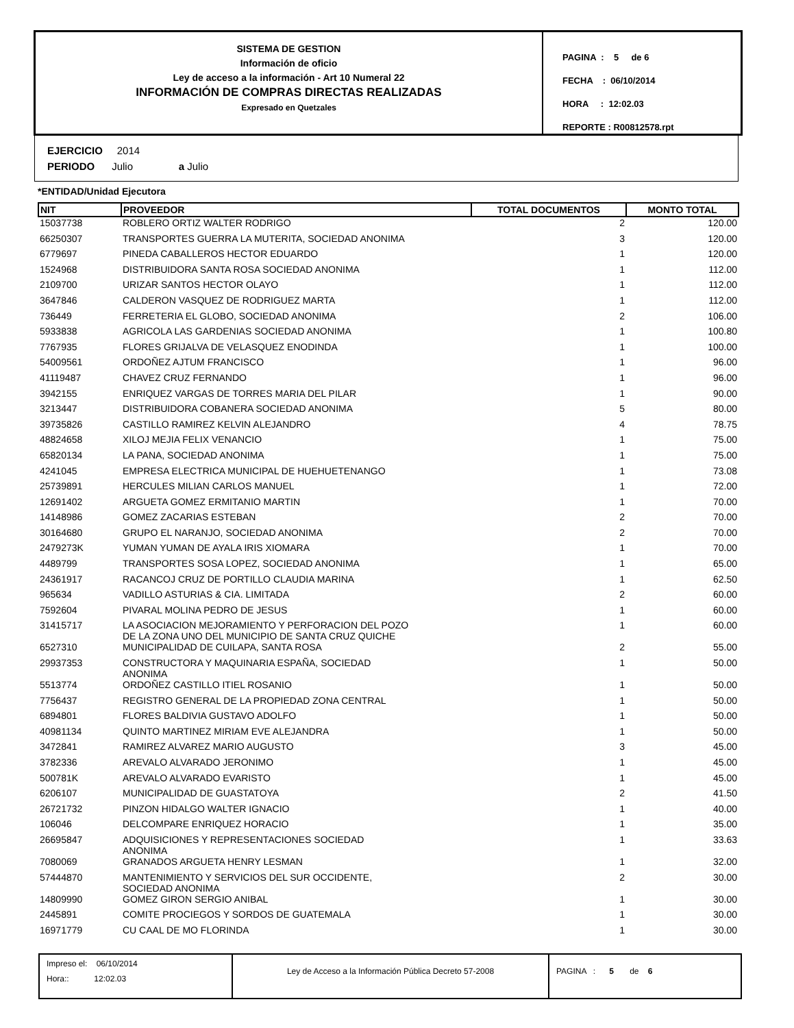SISTEMA DE GESTION
Información de oficio
Ley de acceso a la información - Art 10 Numeral 22
INFORMACIÓN DE COMPRAS DIRECTAS REALIZADAS
Expresado en Quetzales
PAGINA : 5 de 6
FECHA : 06/10/2014
HORA : 12:02.03
REPORTE : R00812578.rpt
EJERCICIO 2014
PERIODO Julio a Julio
*ENTIDAD/Unidad Ejecutora
| NIT | PROVEEDOR | TOTAL DOCUMENTOS | MONTO TOTAL |
| --- | --- | --- | --- |
| 15037738 | ROBLERO ORTIZ WALTER RODRIGO | 2 | 120.00 |
| 66250307 | TRANSPORTES GUERRA LA MUTERITA, SOCIEDAD ANONIMA | 3 | 120.00 |
| 6779697 | PINEDA CABALLEROS HECTOR EDUARDO | 1 | 120.00 |
| 1524968 | DISTRIBUIDORA SANTA ROSA SOCIEDAD ANONIMA | 1 | 112.00 |
| 2109700 | URIZAR SANTOS HECTOR OLAYO | 1 | 112.00 |
| 3647846 | CALDERON VASQUEZ DE RODRIGUEZ MARTA | 1 | 112.00 |
| 736449 | FERRETERIA EL GLOBO, SOCIEDAD ANONIMA | 2 | 106.00 |
| 5933838 | AGRICOLA LAS GARDENIAS SOCIEDAD ANONIMA | 1 | 100.80 |
| 7767935 | FLORES GRIJALVA DE VELASQUEZ ENODINDA | 1 | 100.00 |
| 54009561 | ORDOÑEZ AJTUM FRANCISCO | 1 | 96.00 |
| 41119487 | CHAVEZ CRUZ FERNANDO | 1 | 96.00 |
| 3942155 | ENRIQUEZ VARGAS DE TORRES MARIA DEL PILAR | 1 | 90.00 |
| 3213447 | DISTRIBUIDORA COBANERA SOCIEDAD ANONIMA | 5 | 80.00 |
| 39735826 | CASTILLO RAMIREZ KELVIN ALEJANDRO | 4 | 78.75 |
| 48824658 | XILOJ MEJIA FELIX VENANCIO | 1 | 75.00 |
| 65820134 | LA PANA, SOCIEDAD ANONIMA | 1 | 75.00 |
| 4241045 | EMPRESA ELECTRICA MUNICIPAL DE HUEHUETENANGO | 1 | 73.08 |
| 25739891 | HERCULES MILIAN CARLOS MANUEL | 1 | 72.00 |
| 12691402 | ARGUETA GOMEZ ERMITANIO MARTIN | 1 | 70.00 |
| 14148986 | GOMEZ ZACARIAS ESTEBAN | 2 | 70.00 |
| 30164680 | GRUPO EL NARANJO, SOCIEDAD ANONIMA | 2 | 70.00 |
| 2479273K | YUMAN YUMAN DE AYALA IRIS XIOMARA | 1 | 70.00 |
| 4489799 | TRANSPORTES SOSA LOPEZ, SOCIEDAD ANONIMA | 1 | 65.00 |
| 24361917 | RACANCOJ CRUZ DE PORTILLO CLAUDIA MARINA | 1 | 62.50 |
| 965634 | VADILLO ASTURIAS & CIA. LIMITADA | 2 | 60.00 |
| 7592604 | PIVARAL MOLINA PEDRO DE JESUS | 1 | 60.00 |
| 31415717 | LA ASOCIACION MEJORAMIENTO Y PERFORACION DEL POZO DE LA ZONA UNO DEL MUNICIPIO DE SANTA CRUZ QUICHE | 1 | 60.00 |
| 6527310 | MUNICIPALIDAD DE CUILAPA, SANTA ROSA | 2 | 55.00 |
| 29937353 | CONSTRUCTORA Y MAQUINARIA ESPAÑA, SOCIEDAD ANONIMA | 1 | 50.00 |
| 5513774 | ORDOÑEZ CASTILLO ITIEL ROSANIO | 1 | 50.00 |
| 7756437 | REGISTRO GENERAL DE LA PROPIEDAD ZONA CENTRAL | 1 | 50.00 |
| 6894801 | FLORES BALDIVIA GUSTAVO ADOLFO | 1 | 50.00 |
| 40981134 | QUINTO MARTINEZ MIRIAM EVE ALEJANDRA | 1 | 50.00 |
| 3472841 | RAMIREZ ALVAREZ MARIO AUGUSTO | 3 | 45.00 |
| 3782336 | AREVALO ALVARADO JERONIMO | 1 | 45.00 |
| 500781K | AREVALO ALVARADO EVARISTO | 1 | 45.00 |
| 6206107 | MUNICIPALIDAD DE GUASTATOYA | 2 | 41.50 |
| 26721732 | PINZON HIDALGO WALTER IGNACIO | 1 | 40.00 |
| 106046 | DELCOMPARE ENRIQUEZ HORACIO | 1 | 35.00 |
| 26695847 | ADQUISICIONES Y REPRESENTACIONES SOCIEDAD ANONIMA | 1 | 33.63 |
| 7080069 | GRANADOS ARGUETA HENRY LESMAN | 1 | 32.00 |
| 57444870 | MANTENIMIENTO Y SERVICIOS DEL SUR OCCIDENTE, SOCIEDAD ANONIMA | 2 | 30.00 |
| 14809990 | GOMEZ GIRON SERGIO ANIBAL | 1 | 30.00 |
| 2445891 | COMITE PROCIEGOS Y SORDOS DE GUATEMALA | 1 | 30.00 |
| 16971779 | CU CAAL DE MO FLORINDA | 1 | 30.00 |
Impreso el: 06/10/2014
Hora:: 12:02.03
Ley de Acceso a la Información Pública Decreto 57-2008 PAGINA : 5 de 6